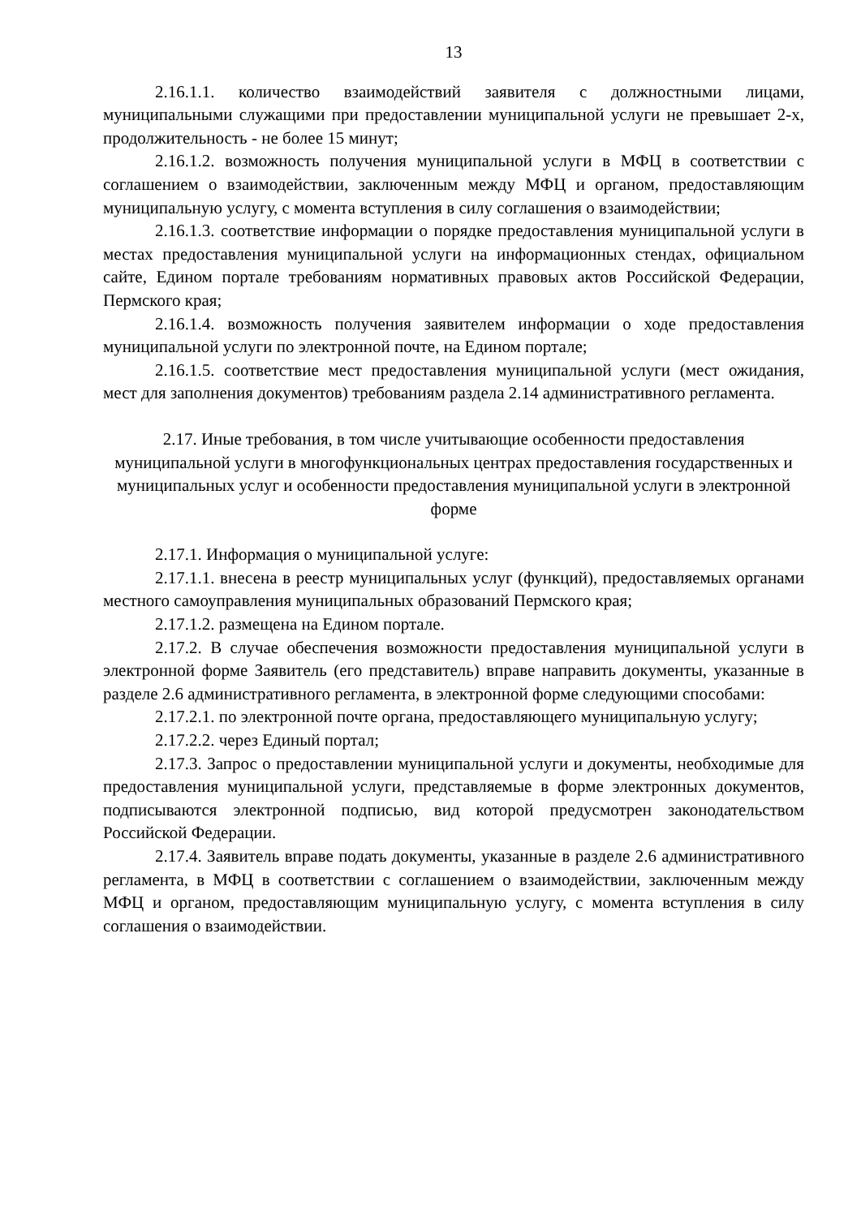13
2.16.1.1. количество взаимодействий заявителя с должностными лицами, муниципальными служащими при предоставлении муниципальной услуги не превышает 2-х, продолжительность - не более 15 минут;
2.16.1.2. возможность получения муниципальной услуги в МФЦ в соответствии с соглашением о взаимодействии, заключенным между МФЦ и органом, предоставляющим муниципальную услугу, с момента вступления в силу соглашения о взаимодействии;
2.16.1.3. соответствие информации о порядке предоставления муниципальной услуги в местах предоставления муниципальной услуги на информационных стендах, официальном сайте, Едином портале требованиям нормативных правовых актов Российской Федерации, Пермского края;
2.16.1.4. возможность получения заявителем информации о ходе предоставления муниципальной услуги по электронной почте, на Едином портале;
2.16.1.5. соответствие мест предоставления муниципальной услуги (мест ожидания, мест для заполнения документов) требованиям раздела 2.14 административного регламента.
2.17. Иные требования, в том числе учитывающие особенности предоставления муниципальной услуги в многофункциональных центрах предоставления государственных и муниципальных услуг и особенности предоставления муниципальной услуги в электронной форме
2.17.1. Информация о муниципальной услуге:
2.17.1.1. внесена в реестр муниципальных услуг (функций), предоставляемых органами местного самоуправления муниципальных образований Пермского края;
2.17.1.2. размещена на Едином портале.
2.17.2. В случае обеспечения возможности предоставления муниципальной услуги в электронной форме Заявитель (его представитель) вправе направить документы, указанные в разделе 2.6 административного регламента, в электронной форме следующими способами:
2.17.2.1. по электронной почте органа, предоставляющего муниципальную услугу;
2.17.2.2. через Единый портал;
2.17.3. Запрос о предоставлении муниципальной услуги и документы, необходимые для предоставления муниципальной услуги, представляемые в форме электронных документов, подписываются электронной подписью, вид которой предусмотрен законодательством Российской Федерации.
2.17.4. Заявитель вправе подать документы, указанные в разделе 2.6 административного регламента, в МФЦ в соответствии с соглашением о взаимодействии, заключенным между МФЦ и органом, предоставляющим муниципальную услугу, с момента вступления в силу соглашения о взаимодействии.